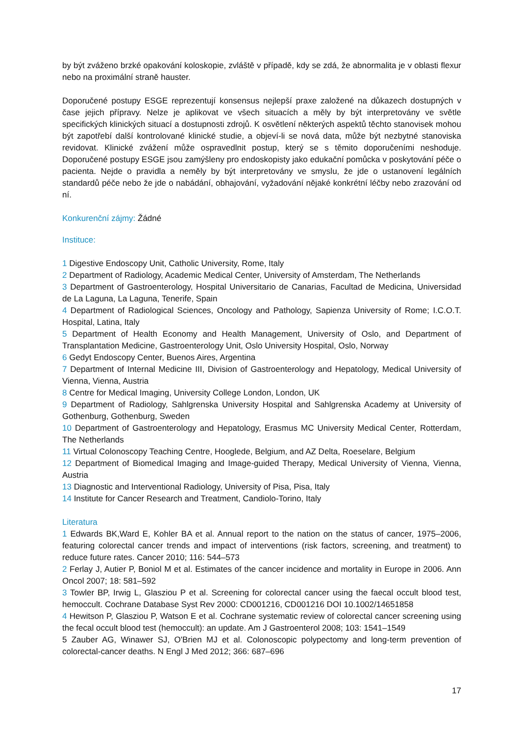by být zváženo brzké opakování koloskopie, zvláště v případě, kdy se zdá, že abnormalita je v oblasti flexur nebo na proximální straně hauster.
Doporučené postupy ESGE reprezentují konsensus nejlepší praxe založené na důkazech dostupných v čase jejich přípravy. Nelze je aplikovat ve všech situacích a měly by být interpretovány ve světle specifických klinických situací a dostupnosti zdrojů. K osvětlení některých aspektů těchto stanovisek mohou být zapotřebí další kontrolované klinické studie, a objeví-li se nová data, může být nezbytné stanoviska revidovat. Klinické zvážení může ospravedlnit postup, který se s těmito doporučeními neshoduje. Doporučené postupy ESGE jsou zamýšleny pro endoskopisty jako edukační pomůcka v poskytování péče o pacienta. Nejde o pravidla a neměly by být interpretovány ve smyslu, že jde o ustanovení legálních standardů péče nebo že jde o nabádání, obhajování, vyžadování nějaké konkrétní léčby nebo zrazování od ní.
Konkurenční zájmy: Žádné
Instituce:
1 Digestive Endoscopy Unit, Catholic University, Rome, Italy
2 Department of Radiology, Academic Medical Center, University of Amsterdam, The Netherlands
3 Department of Gastroenterology, Hospital Universitario de Canarias, Facultad de Medicina, Universidad de La Laguna, La Laguna, Tenerife, Spain
4 Department of Radiological Sciences, Oncology and Pathology, Sapienza University of Rome; I.C.O.T. Hospital, Latina, Italy
5 Department of Health Economy and Health Management, University of Oslo, and Department of Transplantation Medicine, Gastroenterology Unit, Oslo University Hospital, Oslo, Norway
6 Gedyt Endoscopy Center, Buenos Aires, Argentina
7 Department of Internal Medicine III, Division of Gastroenterology and Hepatology, Medical University of Vienna, Vienna, Austria
8 Centre for Medical Imaging, University College London, London, UK
9 Department of Radiology, Sahlgrenska University Hospital and Sahlgrenska Academy at University of Gothenburg, Gothenburg, Sweden
10 Department of Gastroenterology and Hepatology, Erasmus MC University Medical Center, Rotterdam, The Netherlands
11 Virtual Colonoscopy Teaching Centre, Hooglede, Belgium, and AZ Delta, Roeselare, Belgium
12 Department of Biomedical Imaging and Image-guided Therapy, Medical University of Vienna, Vienna, Austria
13 Diagnostic and Interventional Radiology, University of Pisa, Pisa, Italy
14 Institute for Cancer Research and Treatment, Candiolo-Torino, Italy
Literatura
1 Edwards BK,Ward E, Kohler BA et al. Annual report to the nation on the status of cancer, 1975–2006, featuring colorectal cancer trends and impact of interventions (risk factors, screening, and treatment) to reduce future rates. Cancer 2010; 116: 544–573
2 Ferlay J, Autier P, Boniol M et al. Estimates of the cancer incidence and mortality in Europe in 2006. Ann Oncol 2007; 18: 581–592
3 Towler BP, Irwig L, Glasziou P et al. Screening for colorectal cancer using the faecal occult blood test, hemoccult. Cochrane Database Syst Rev 2000: CD001216, CD001216 DOI 10.1002/14651858
4 Hewitson P, Glasziou P, Watson E et al. Cochrane systematic review of colorectal cancer screening using the fecal occult blood test (hemoccult): an update. Am J Gastroenterol 2008; 103: 1541–1549
5 Zauber AG, Winawer SJ, O'Brien MJ et al. Colonoscopic polypectomy and long-term prevention of colorectal-cancer deaths. N Engl J Med 2012; 366: 687–696
17